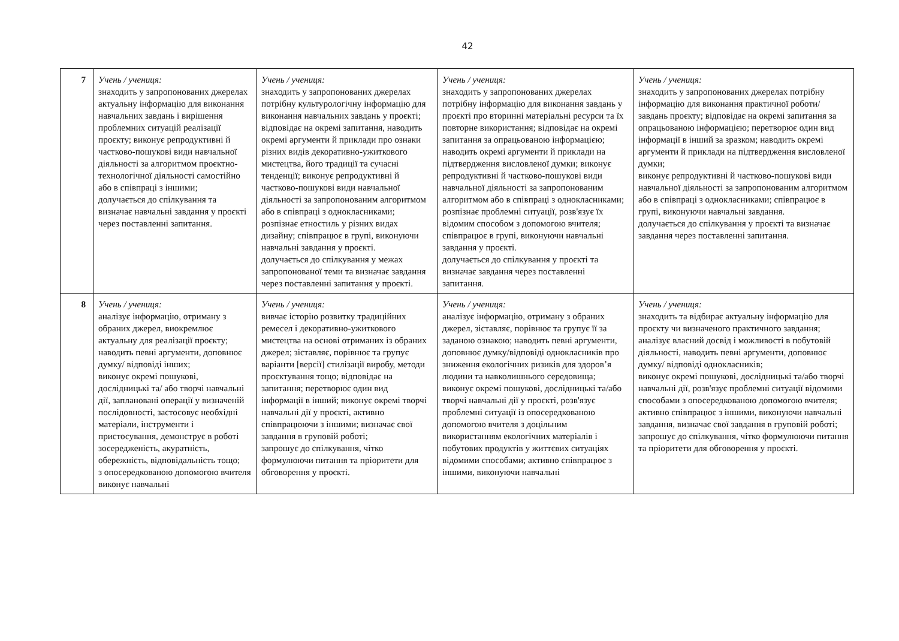42
| 7 | Учень / учениця: знаходить у запропонованих джерелах актуальну інформацію для виконання навчальних завдань і вирішення проблемних ситуацій реалізації проєкту; виконує репродуктивні й частково-пошукові види навчальної діяльності за алгоритмом проєктно-технологічної діяльності самостійно або в співпраці з іншими; долучається до спілкування та визначає навчальні завдання у проєкті через поставленні запитання. | Учень / учениця: знаходить у запропонованих джерелах потрібну культурологічну інформацію для виконання навчальних завдань у проєкті; відповідає на окремі запитання, наводить окремі аргументи й приклади про ознаки різних видів декоративно-ужиткового мистецтва, його традиції та сучасні тенденції; виконує репродуктивні й частково-пошукові види навчальної діяльності за запропонованим алгоритмом або в співпраці з однокласниками; розпізнає етностиль у різних видах дизайну; співпрацює в групі, виконуючи навчальні завдання у проєкті. долучається до спілкування у межах запропонованої теми та визначає завдання через поставленні запитання у проєкті. | Учень / учениця: знаходить у запропонованих джерелах потрібну інформацію для виконання завдань у проєкті про вторинні матеріальні ресурси та їх повторне використання; відповідає на окремі запитання за опрацьованою інформацією; наводить окремі аргументи й приклади на підтвердження висловленої думки; виконує репродуктивні й частково-пошукові види навчальної діяльності за запропонованим алгоритмом або в співпраці з однокласниками; розпізнає проблемні ситуації, розв'язує їх відомим способом з допомогою вчителя; співпрацює в групі, виконуючи навчальні завдання у проєкті. долучається до спілкування у проєкті та визначає завдання через поставленні запитання. | Учень / учениця: знаходить у запропонованих джерелах потрібну інформацію для виконання практичної роботи/ завдань проєкту; відповідає на окремі запитання за опрацьованою інформацією; перетворює один вид інформації в інший за зразком; наводить окремі аргументи й приклади на підтвердження висловленої думки; виконує репродуктивні й частково-пошукові види навчальної діяльності за запропонованим алгоритмом або в співпраці з однокласниками; співпрацює в групі, виконуючи навчальні завдання. долучається до спілкування у проєкті та визначає завдання через поставленні запитання. |
| 8 | Учень / учениця: аналізує інформацію, отриману з обраних джерел, виокремлює актуальну для реалізації проєкту; наводить певні аргументи, доповнює думку/ відповіді інших; виконує окремі пошукові, дослідницькі та/ або творчі навчальні дії, заплановані операції у визначеній послідовності, застосовує необхідні матеріали, інструменти і пристосування, демонструє в роботі зосередженість, акуратність, обережність, відповідальність тощо; з опосередкованою допомогою вчителя виконує навчальні | Учень / учениця: вивчає історію розвитку традиційних ремесел і декоративно-ужиткового мистецтва на основі отриманих із обраних джерел; зіставляє, порівнює та групує варіанти [версії] стилізації виробу, методи проєктування тощо; відповідає на запитання; перетворює один вид інформації в інший; виконує окремі творчі навчальні дії у проєкті, активно співпрацюючи з іншими; визначає свої завдання в груповій роботі; запрошує до спілкування, чітко формулюючи питання та пріоритети для обговорення у проєкті. | Учень / учениця: аналізує інформацію, отриману з обраних джерел, зіставляє, порівнює та групує її за заданою ознакою; наводить певні аргументи, доповнює думку/відповіді однокласників про зниження екологічних ризиків для здоров’я людини та навколишнього середовища; виконує окремі пошукові, дослідницькі та/або творчі навчальні дії у проєкті, розв'язує проблемні ситуації із опосередкованою допомогою вчителя з доцільним використанням екологічних матеріалів і побутових продуктів у життєвих ситуаціях відомими способами; активно співпрацює з іншими, виконуючи навчальні | Учень / учениця: знаходить та відбирає актуальну інформацію для проєкту чи визначеного практичного завдання; аналізує власний досвід і можливості в побутовій діяльності, наводить певні аргументи, доповнює думку/ відповіді однокласників; виконує окремі пошукові, дослідницькі та/або творчі навчальні дії, розв'язує проблемні ситуації відомими способами з опосередкованою допомогою вчителя; активно співпрацює з іншими, виконуючи навчальні завдання, визначає свої завдання в груповій роботі; запрошує до спілкування, чітко формулюючи питання та пріоритети для обговорення у проєкті. |